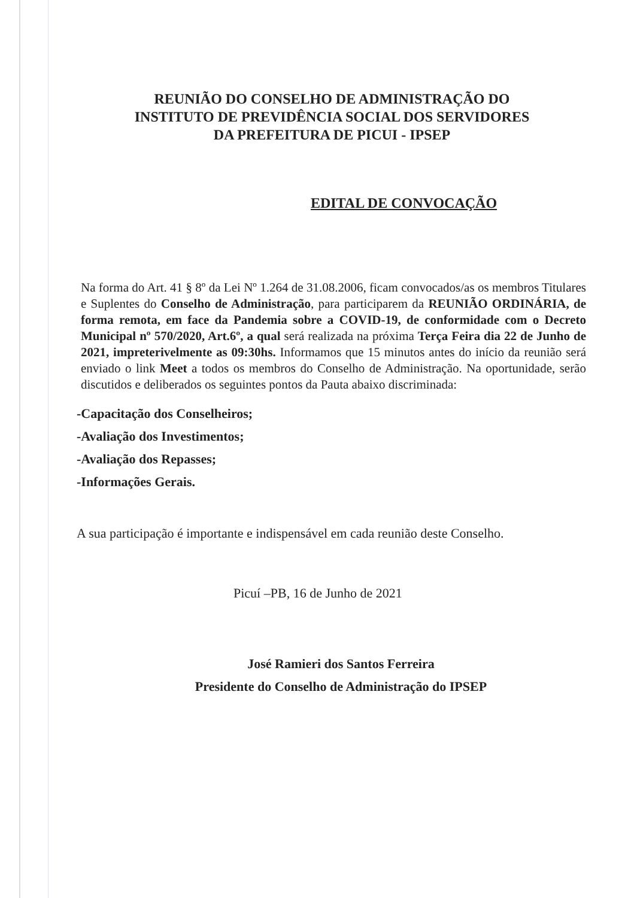REUNIÃO DO CONSELHO DE ADMINISTRAÇÃO DO
INSTITUTO DE PREVIDÊNCIA SOCIAL DOS SERVIDORES
DA PREFEITURA DE PICUI - IPSEP
EDITAL DE CONVOCAÇÃO
Na forma do Art. 41 § 8º da Lei Nº 1.264 de 31.08.2006, ficam convocados/as os membros Titulares e Suplentes do Conselho de Administração, para participarem da REUNIÃO ORDINÁRIA, de forma remota, em face da Pandemia sobre a COVID-19, de conformidade com o Decreto Municipal nº 570/2020, Art.6º, a qual será realizada na próxima Terça Feira dia 22 de Junho de 2021, impreterivelmente as 09:30hs. Informamos que 15 minutos antes do início da reunião será enviado o link Meet a todos os membros do Conselho de Administração. Na oportunidade, serão discutidos e deliberados os seguintes pontos da Pauta abaixo discriminada:
-Capacitação dos Conselheiros;
-Avaliação dos Investimentos;
-Avaliação dos Repasses;
-Informações Gerais.
A sua participação é importante e indispensável em cada reunião deste Conselho.
Picuí –PB, 16 de Junho de 2021
José Ramieri dos Santos Ferreira
Presidente do Conselho de Administração do IPSEP